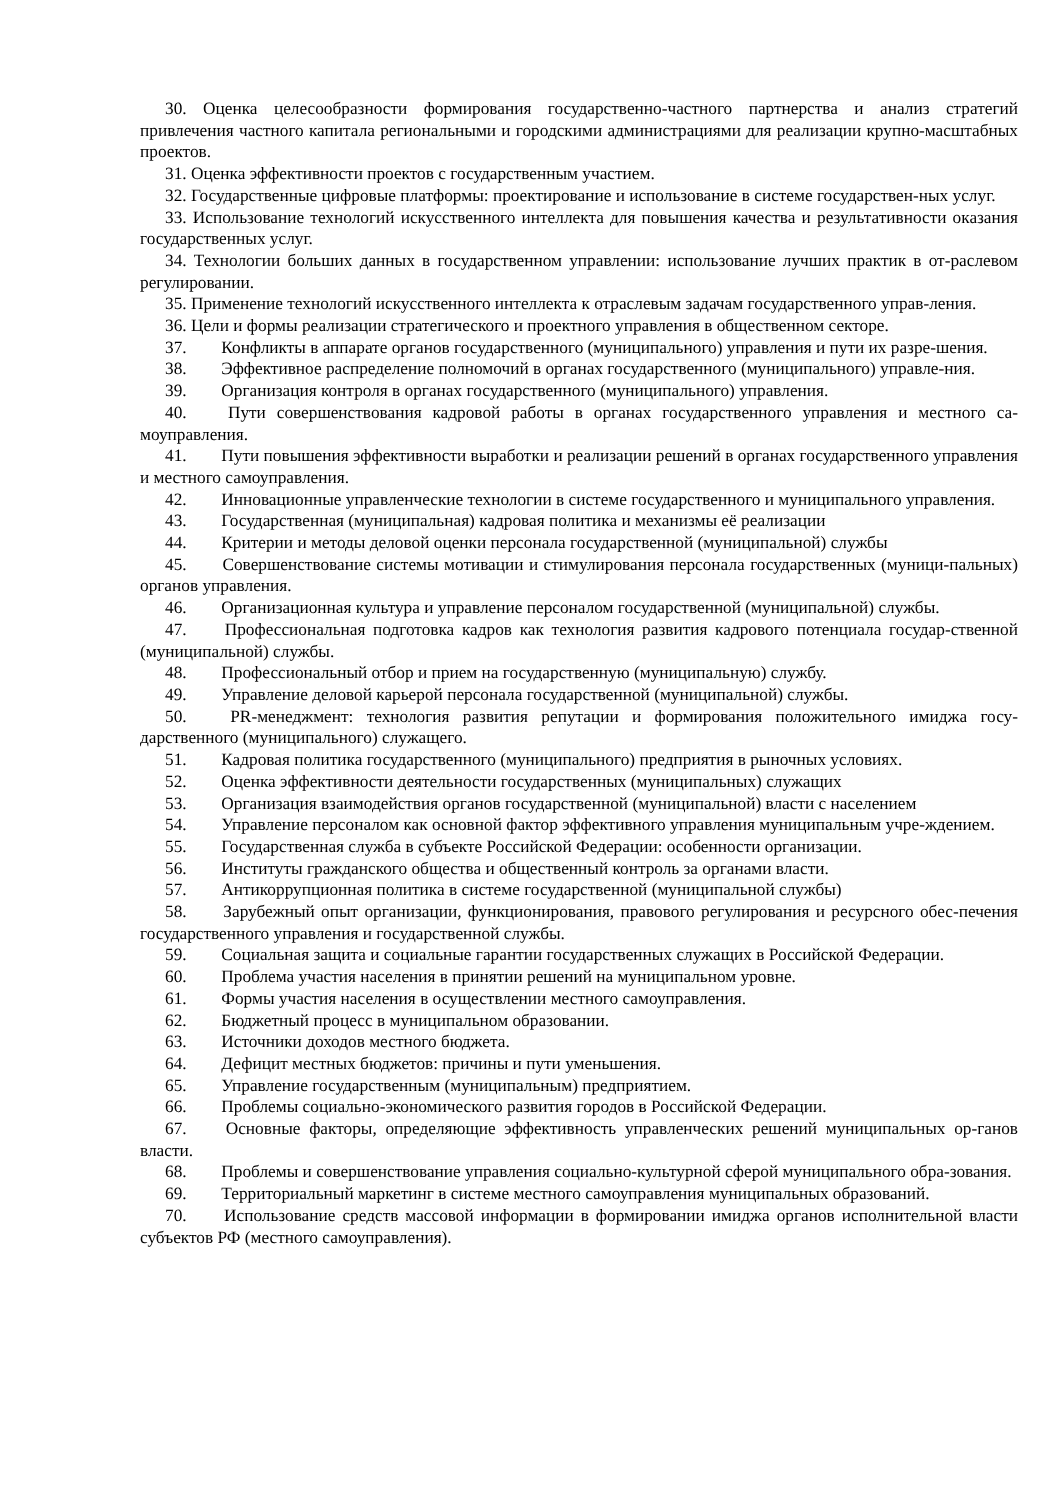30. Оценка целесообразности формирования государственно-частного партнерства и анализ стратегий привлечения частного капитала региональными и городскими администрациями для реализации крупно-масштабных проектов.
31. Оценка эффективности проектов с государственным участием.
32. Государственные цифровые платформы: проектирование и использование в системе государствен-ных услуг.
33. Использование технологий искусственного интеллекта для повышения качества и результативности оказания государственных услуг.
34. Технологии больших данных в государственном управлении: использование лучших практик в от-раслевом регулировании.
35. Применение технологий искусственного интеллекта к отраслевым задачам государственного управ-ления.
36. Цели и формы реализации стратегического и проектного управления в общественном секторе.
37. Конфликты в аппарате органов государственного (муниципального) управления и пути их разре-шения.
38. Эффективное распределение полномочий в органах государственного (муниципального) управле-ния.
39. Организация контроля в органах государственного (муниципального) управления.
40. Пути совершенствования кадровой работы в органах государственного управления и местного са-моуправления.
41. Пути повышения эффективности выработки и реализации решений в органах государственного управления и местного самоуправления.
42. Инновационные управленческие технологии в системе государственного и муниципального управления.
43. Государственная (муниципальная) кадровая политика и механизмы её реализации
44. Критерии и методы деловой оценки персонала государственной (муниципальной) службы
45. Совершенствование системы мотивации и стимулирования персонала государственных (муници-пальных) органов управления.
46. Организационная культура и управление персоналом государственной (муниципальной) службы.
47. Профессиональная подготовка кадров как технология развития кадрового потенциала государ-ственной (муниципальной) службы.
48. Профессиональный отбор и прием на государственную (муниципальную) службу.
49. Управление деловой карьерой персонала государственной (муниципальной) службы.
50. PR-менеджмент: технология развития репутации и формирования положительного имиджа госу-дарственного (муниципального) служащего.
51. Кадровая политика государственного (муниципального) предприятия в рыночных условиях.
52. Оценка эффективности деятельности государственных (муниципальных) служащих
53. Организация взаимодействия органов государственной (муниципальной) власти с населением
54. Управление персоналом как основной фактор эффективного управления муниципальным учре-ждением.
55. Государственная служба в субъекте Российской Федерации: особенности организации.
56. Институты гражданского общества и общественный контроль за органами власти.
57. Антикоррупционная политика в системе государственной (муниципальной службы)
58. Зарубежный опыт организации, функционирования, правового регулирования и ресурсного обес-печения государственного управления и государственной службы.
59. Социальная защита и социальные гарантии государственных служащих в Российской Федерации.
60. Проблема участия населения в принятии решений на муниципальном уровне.
61. Формы участия населения в осуществлении местного самоуправления.
62. Бюджетный процесс в муниципальном образовании.
63. Источники доходов местного бюджета.
64. Дефицит местных бюджетов: причины и пути уменьшения.
65. Управление государственным (муниципальным) предприятием.
66. Проблемы социально-экономического развития городов в Российской Федерации.
67. Основные факторы, определяющие эффективность управленческих решений муниципальных ор-ганов власти.
68. Проблемы и совершенствование управления социально-культурной сферой муниципального обра-зования.
69. Территориальный маркетинг в системе местного самоуправления муниципальных образований.
70. Использование средств массовой информации в формировании имиджа органов исполнительной власти субъектов РФ (местного самоуправления).